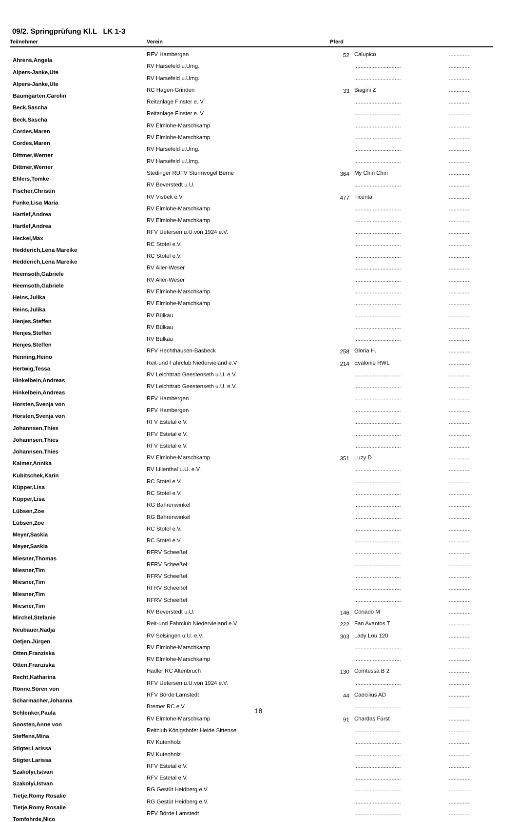09/2. Springprüfung Kl.L LK 1-3
| Teilnehmer | Verein | Pferd | | |
| --- | --- | --- | --- | --- |
| Ahrens,Angela | RFV Hambergen | 52 | Calupico | .............. |
| Alpers-Janke,Ute | RV Harsefeld u.Umg. | | .............................. | .............. |
| Alpers-Janke,Ute | RV Harsefeld u.Umg. | | .............................. | .............. |
| Baumgarten,Carolin | RC Hagen-Grinden | 33 | Biagini Z | .............. |
| Beck,Sascha | Reitanlage Finster e. V. | | .............................. | .............. |
| Beck,Sascha | Reitanlage Finster e. V. | | .............................. | .............. |
| Cordes,Maren | RV Elmlohe-Marschkamp | | .............................. | .............. |
| Cordes,Maren | RV Elmlohe-Marschkamp | | .............................. | .............. |
| Dittmer,Werner | RV Harsefeld u.Umg. | | .............................. | .............. |
| Dittmer,Werner | RV Harsefeld u.Umg. | | .............................. | .............. |
| Ehlers,Tomke | Stedinger RUFV Sturmvogel Berne | 364 | My Chin Chin | .............. |
| Fischer,Christin | RV Beverstedt u.U. | | .............................. | .............. |
| Funke,Lisa Maria | RV Visbek e.V. | 477 | Ticenta | .............. |
| Hartlef,Andrea | RV Elmlohe-Marschkamp | | .............................. | .............. |
| Hartlef,Andrea | RV Elmlohe-Marschkamp | | .............................. | .............. |
| Heckel,Max | RFV Uetersen u.U.von 1924 e.V. | | .............................. | .............. |
| Hedderich,Lena Mareike | RC Stotel e.V. | | .............................. | .............. |
| Hedderich,Lena Mareike | RC Stotel e.V. | | .............................. | .............. |
| Heemsoth,Gabriele | RV Aller-Weser | | .............................. | .............. |
| Heemsoth,Gabriele | RV Aller-Weser | | .............................. | .............. |
| Heins,Julika | RV Elmlohe-Marschkamp | | .............................. | .............. |
| Heins,Julika | RV Elmlohe-Marschkamp | | .............................. | .............. |
| Henjes,Steffen | RV Bülkau | | .............................. | .............. |
| Henjes,Steffen | RV Bülkau | | .............................. | .............. |
| Henjes,Steffen | RV Bülkau | | .............................. | .............. |
| Henning,Heino | RFV Hechthausen-Basbeck | 258 | Gloria H. | .............. |
| Hertwig,Tessa | Reit-und Fahrclub Niedervieland e.V | 214 | Evalonie RWL | .............. |
| Hinkelbein,Andreas | RV Leichttrab Geestenseth u.U. e.V. | | .............................. | .............. |
| Hinkelbein,Andreas | RV Leichttrab Geestenseth u.U. e.V. | | .............................. | .............. |
| Horsten,Svenja von | RFV Hambergen | | .............................. | .............. |
| Horsten,Svenja von | RFV Hambergen | | .............................. | .............. |
| Johannsen,Thies | RFV Estetal e.V. | | .............................. | .............. |
| Johannsen,Thies | RFV Estetal e.V. | | .............................. | .............. |
| Johannsen,Thies | RFV Estetal e.V. | | .............................. | .............. |
| Kaimer,Annika | RV Elmlohe-Marschkamp | 351 | Luzy D | .............. |
| Kubitschek,Karin | RV Lilienthal u.U. e.V. | | .............................. | .............. |
| Küpper,Lisa | RC Stotel e.V. | | .............................. | .............. |
| Küpper,Lisa | RC Stotel e.V. | | .............................. | .............. |
| Lübsen,Zoe | RG Bahrenwinkel | | .............................. | .............. |
| Lübsen,Zoe | RG Bahrenwinkel | | .............................. | .............. |
| Meyer,Saskia | RC Stotel e.V. | | .............................. | .............. |
| Meyer,Saskia | RC Stotel e.V. | | .............................. | .............. |
| Miesner,Thomas | RFRV Scheeßel | | .............................. | .............. |
| Miesner,Tim | RFRV Scheeßel | | .............................. | .............. |
| Miesner,Tim | RFRV Scheeßel | | .............................. | .............. |
| Miesner,Tim | RFRV Scheeßel | | .............................. | .............. |
| Miesner,Tim | RFRV Scheeßel | | .............................. | .............. |
| Mirchel,Stefanie | RV Beverstedt u.U. | 146 | Coriado M | .............. |
| Neubauer,Nadja | Reit-und Fahrclub Niedervieland e.V | 222 | Fan Avantos T | .............. |
| Oetjen,Jürgen | RV Selsingen u.U. e.V. | 303 | Lady Lou 120 | .............. |
| Otten,Franziska | RV Elmlohe-Marschkamp | | .............................. | .............. |
| Otten,Franziska | RV Elmlohe-Marschkamp | | .............................. | .............. |
| Recht,Katharina | Hadler RC Altenbruch | 130 | Comtessa B 2 | .............. |
| Rönne,Sören von | RFV Uetersen u.U.von 1924 e.V. | | .............................. | .............. |
| Scharmacher,Johanna | RFV Börde Lamstedt | 44 | Caecilius AD | .............. |
| Schlenker,Paula | Bremer RC e.V. | | .............................. | .............. |
| Soosten,Anne von | RV Elmlohe-Marschkamp | 91 | Chardas Fürst | .............. |
| Steffens,Mina | Reitclub Königshofer Heide Sittense | | .............................. | .............. |
| Stigter,Larissa | RV Kutenholz | | .............................. | .............. |
| Stigter,Larissa | RV Kutenholz | | .............................. | .............. |
| Szakolyi,Istvan | RFV Estetal e.V. | | .............................. | .............. |
| Szakolyi,Istvan | RFV Estetal e.V. | | .............................. | .............. |
| Tietje,Romy Rosalie | RG Gestüt Heidberg e.V. | | .............................. | .............. |
| Tietje,Romy Rosalie | RG Gestüt Heidberg e.V. | | .............................. | .............. |
| Tomfohrde,Nico | RFV Börde Lamstedt | | .............................. | .............. |
18